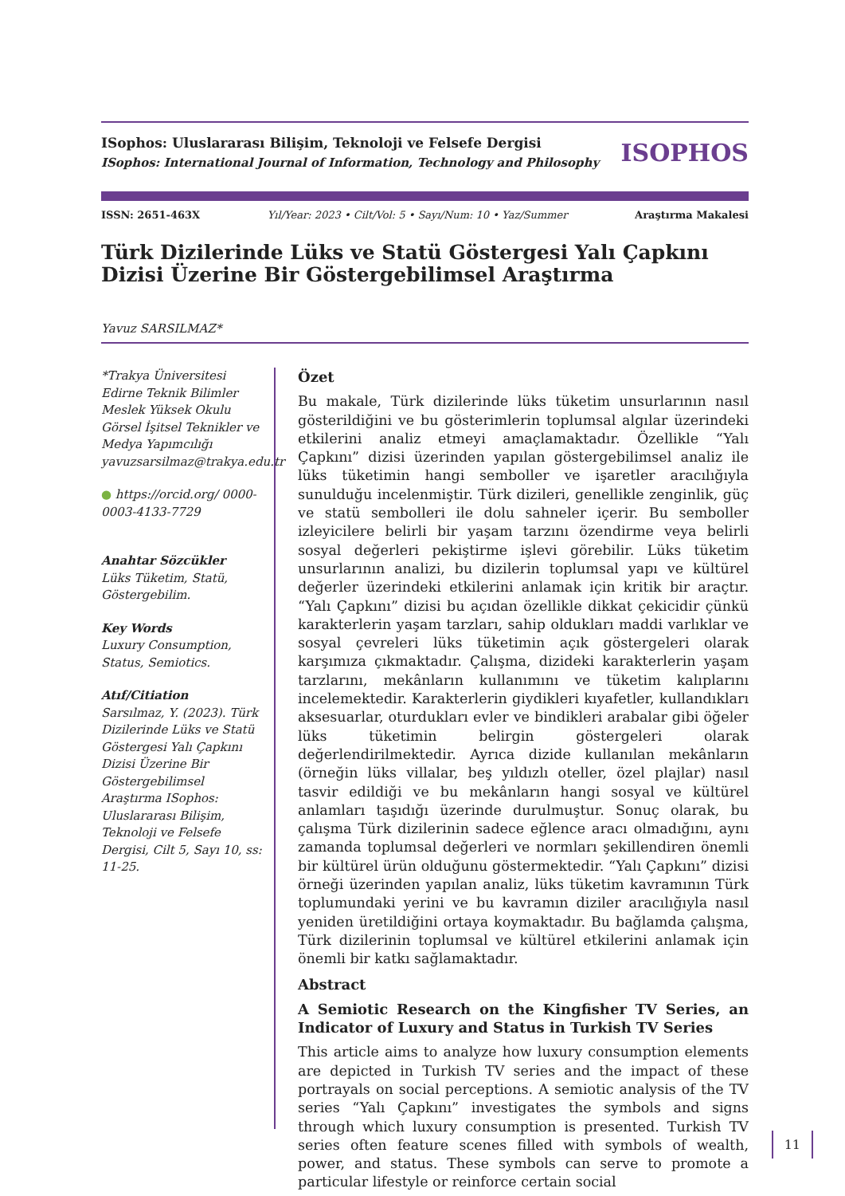ISophos: Uluslararası Bilişim, Teknoloji ve Felsefe Dergisi
ISophos: International Journal of Information, Technology and Philosophy
ISOPHOS
ISSN: 2651-463X Yıl/Year: 2023 • Cilt/Vol: 5 • Sayı/Num: 10 • Yaz/Summer Araştırma Makalesi
Türk Dizilerinde Lüks ve Statü Göstergesi Yalı Çapkını Dizisi Üzerine Bir Göstergebilimsel Araştırma
Yavuz SARSILMAZ*
*Trakya Üniversitesi Edirne Teknik Bilimler Meslek Yüksek Okulu Görsel İşitsel Teknikler ve Medya Yapımcılığı
yavuzsarsilmaz@trakya.edu.tr
● https://orcid.org/ 0000-0003-4133-7729
Anahtar Sözcükler
Lüks Tüketim, Statü, Göstergebilim.
Key Words
Luxury Consumption, Status, Semiotics.
Atıf/Citiation
Sarsılmaz, Y. (2023). Türk Dizilerinde Lüks ve Statü Göstergesi Yalı Çapkını Dizisi Üzerine Bir Göstergebilimsel Araştırma ISophos: Uluslararası Bilişim, Teknoloji ve Felsefe Dergisi, Cilt 5, Sayı 10, ss: 11-25.
Özet
Bu makale, Türk dizilerinde lüks tüketim unsurlarının nasıl gösterildiğini ve bu gösterimlerin toplumsal algılar üzerindeki etkilerini analiz etmeyi amaçlamaktadır. Özellikle “Yalı Çapkını” dizisi üzerinden yapılan göstergebilimsel analiz ile lüks tüketimin hangi semboller ve işaretler aracılığıyla sunulduğu incelenmiştir. Türk dizileri, genellikle zenginlik, güç ve statü sembolleri ile dolu sahneler içerir. Bu semboller izleyicilere belirli bir yaşam tarzını özendirme veya belirli sosyal değerleri pekiştirme işlevi görebilir. Lüks tüketim unsurlarının analizi, bu dizilerin toplumsal yapı ve kültürel değerler üzerindeki etkilerini anlamak için kritik bir araçtır. “Yalı Çapkını” dizisi bu açıdan özellikle dikkat çekicidir çünkü karakterlerin yaşam tarzları, sahip oldukları maddi varlıklar ve sosyal çevreleri lüks tüketimin açık göstergeleri olarak karşımıza çıkmaktadır. Çalışma, dizideki karakterlerin yaşam tarzlarını, mekânların kullanımını ve tüketim kalıplarını incelemektedir. Karakterlerin giydikleri kıyafetler, kullandıkları aksesuarlar, oturdukları evler ve bindikleri arabalar gibi öğeler lüks tüketimin belirgin göstergeleri olarak değerlendirilmektedir. Ayrıca dizide kullanılan mekânların (örneğin lüks villalar, beş yıldızlı oteller, özel plajlar) nasıl tasvir edildiği ve bu mekânların hangi sosyal ve kültürel anlamları taşıdığı üzerinde durulmuştur. Sonuç olarak, bu çalışma Türk dizilerinin sadece eğlence aracı olmadığını, aynı zamanda toplumsal değerleri ve normları şekillendiren önemli bir kültürel ürün olduğunu göstermektedir. “Yalı Çapkını” dizisi örneği üzerinden yapılan analiz, lüks tüketim kavramının Türk toplumundaki yerini ve bu kavramın diziler aracılığıyla nasıl yeniden üretildiğini ortaya koymaktadır. Bu bağlamda çalışma, Türk dizilerinin toplumsal ve kültürel etkilerini anlamak için önemli bir katkı sağlamaktadır.
Abstract
A Semiotic Research on the Kingfisher TV Series, an Indicator of Luxury and Status in Turkish TV Series
This article aims to analyze how luxury consumption elements are depicted in Turkish TV series and the impact of these portrayals on social perceptions. A semiotic analysis of the TV series “Yalı Çapkını” investigates the symbols and signs through which luxury consumption is presented. Turkish TV series often feature scenes filled with symbols of wealth, power, and status. These symbols can serve to promote a particular lifestyle or reinforce certain social
11